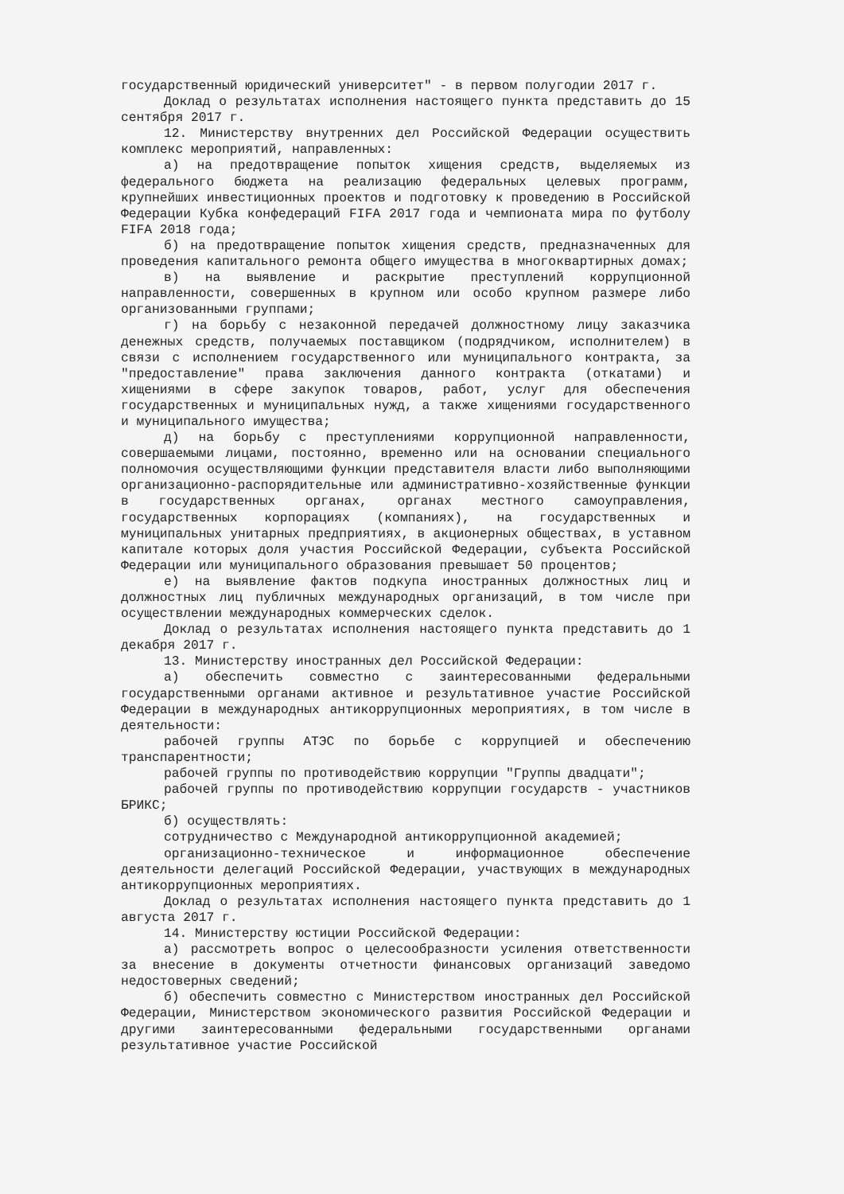государственный юридический университет" - в первом полугодии 2017 г.
Доклад о результатах исполнения настоящего пункта представить до 15 сентября 2017 г.
12. Министерству внутренних дел Российской Федерации осуществить комплекс мероприятий, направленных:
а) на предотвращение попыток хищения средств, выделяемых из федерального бюджета на реализацию федеральных целевых программ, крупнейших инвестиционных проектов и подготовку к проведению в Российской Федерации Кубка конфедераций FIFA 2017 года и чемпионата мира по футболу FIFA 2018 года;
б) на предотвращение попыток хищения средств, предназначенных для проведения капитального ремонта общего имущества в многоквартирных домах;
в) на выявление и раскрытие преступлений коррупционной направленности, совершенных в крупном или особо крупном размере либо организованными группами;
г) на борьбу с незаконной передачей должностному лицу заказчика денежных средств, получаемых поставщиком (подрядчиком, исполнителем) в связи с исполнением государственного или муниципального контракта, за "предоставление" права заключения данного контракта (откатами) и хищениями в сфере закупок товаров, работ, услуг для обеспечения государственных и муниципальных нужд, а также хищениями государственного и муниципального имущества;
д) на борьбу с преступлениями коррупционной направленности, совершаемыми лицами, постоянно, временно или на основании специального полномочия осуществляющими функции представителя власти либо выполняющими организационно-распорядительные или административно-хозяйственные функции в государственных органах, органах местного самоуправления, государственных корпорациях (компаниях), на государственных и муниципальных унитарных предприятиях, в акционерных обществах, в уставном капитале которых доля участия Российской Федерации, субъекта Российской Федерации или муниципального образования превышает 50 процентов;
е) на выявление фактов подкупа иностранных должностных лиц и должностных лиц публичных международных организаций, в том числе при осуществлении международных коммерческих сделок.
Доклад о результатах исполнения настоящего пункта представить до 1 декабря 2017 г.
13. Министерству иностранных дел Российской Федерации:
а) обеспечить совместно с заинтересованными федеральными государственными органами активное и результативное участие Российской Федерации в международных антикоррупционных мероприятиях, в том числе в деятельности:
рабочей группы АТЭС по борьбе с коррупцией и обеспечению транспарентности;
рабочей группы по противодействию коррупции "Группы двадцати";
рабочей группы по противодействию коррупции государств - участников БРИКС;
б) осуществлять:
сотрудничество с Международной антикоррупционной академией;
организационно-техническое и информационное обеспечение деятельности делегаций Российской Федерации, участвующих в международных антикоррупционных мероприятиях.
Доклад о результатах исполнения настоящего пункта представить до 1 августа 2017 г.
14. Министерству юстиции Российской Федерации:
а) рассмотреть вопрос о целесообразности усиления ответственности за внесение в документы отчетности финансовых организаций заведомо недостоверных сведений;
б) обеспечить совместно с Министерством иностранных дел Российской Федерации, Министерством экономического развития Российской Федерации и другими заинтересованными федеральными государственными органами результативное участие Российской